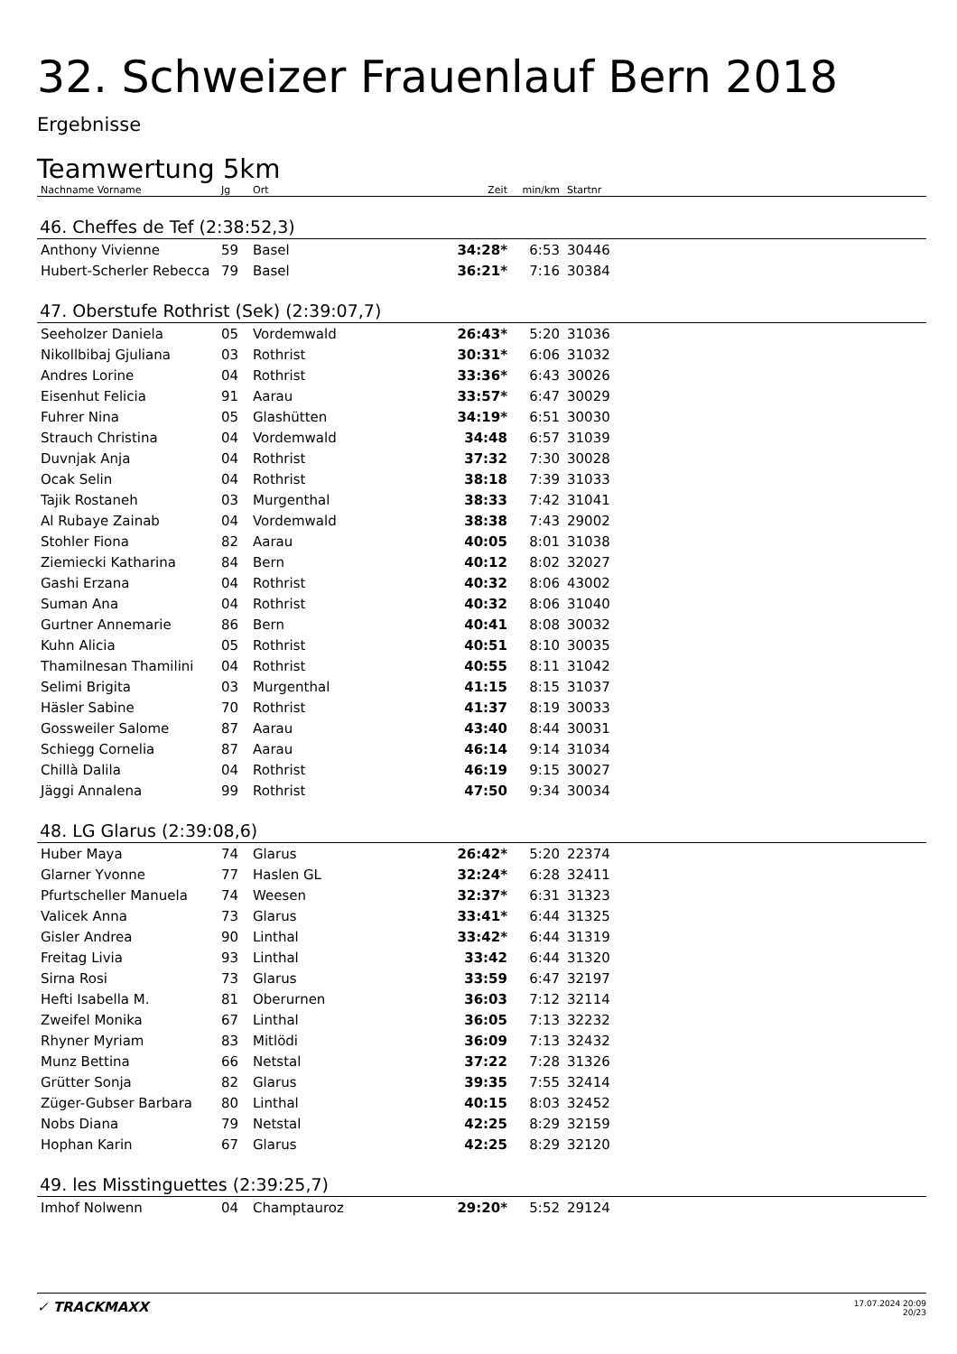32. Schweizer Frauenlauf Bern 2018
Ergebnisse
Teamwertung 5km
| Nachname Vorname | Jg | Ort | Zeit | min/km | Startnr | |
| --- | --- | --- | --- | --- | --- | --- |
| 46. Cheffes de Tef (2:38:52,3) | | | | | | |
| Anthony Vivienne | 59 | Basel | 34:28* | 6:53 | 30446 | |
| Hubert-Scherler Rebecca | 79 | Basel | 36:21* | 7:16 | 30384 | |
| 47. Oberstufe Rothrist (Sek) (2:39:07,7) | | | | | | |
| Seeholzer Daniela | 05 | Vordemwald | 26:43* | 5:20 | 31036 | |
| Nikollbibaj Gjuliana | 03 | Rothrist | 30:31* | 6:06 | 31032 | |
| Andres Lorine | 04 | Rothrist | 33:36* | 6:43 | 30026 | |
| Eisenhut Felicia | 91 | Aarau | 33:57* | 6:47 | 30029 | |
| Fuhrer Nina | 05 | Glashütten | 34:19* | 6:51 | 30030 | |
| Strauch Christina | 04 | Vordemwald | 34:48 | 6:57 | 31039 | |
| Duvnjak Anja | 04 | Rothrist | 37:32 | 7:30 | 30028 | |
| Ocak Selin | 04 | Rothrist | 38:18 | 7:39 | 31033 | |
| Tajik Rostaneh | 03 | Murgenthal | 38:33 | 7:42 | 31041 | |
| Al Rubaye Zainab | 04 | Vordemwald | 38:38 | 7:43 | 29002 | |
| Stohler Fiona | 82 | Aarau | 40:05 | 8:01 | 31038 | |
| Ziemiecki Katharina | 84 | Bern | 40:12 | 8:02 | 32027 | |
| Gashi Erzana | 04 | Rothrist | 40:32 | 8:06 | 43002 | |
| Suman Ana | 04 | Rothrist | 40:32 | 8:06 | 31040 | |
| Gurtner Annemarie | 86 | Bern | 40:41 | 8:08 | 30032 | |
| Kuhn Alicia | 05 | Rothrist | 40:51 | 8:10 | 30035 | |
| Thamilnesan Thamilini | 04 | Rothrist | 40:55 | 8:11 | 31042 | |
| Selimi Brigita | 03 | Murgenthal | 41:15 | 8:15 | 31037 | |
| Häsler Sabine | 70 | Rothrist | 41:37 | 8:19 | 30033 | |
| Gossweiler Salome | 87 | Aarau | 43:40 | 8:44 | 30031 | |
| Schiegg Cornelia | 87 | Aarau | 46:14 | 9:14 | 31034 | |
| Chillà Dalila | 04 | Rothrist | 46:19 | 9:15 | 30027 | |
| Jäggi Annalena | 99 | Rothrist | 47:50 | 9:34 | 30034 | |
| 48. LG Glarus (2:39:08,6) | | | | | | |
| Huber Maya | 74 | Glarus | 26:42* | 5:20 | 22374 | |
| Glarner Yvonne | 77 | Haslen GL | 32:24* | 6:28 | 32411 | |
| Pfurtscheller Manuela | 74 | Weesen | 32:37* | 6:31 | 31323 | |
| Valicek Anna | 73 | Glarus | 33:41* | 6:44 | 31325 | |
| Gisler Andrea | 90 | Linthal | 33:42* | 6:44 | 31319 | |
| Freitag Livia | 93 | Linthal | 33:42 | 6:44 | 31320 | |
| Sirna Rosi | 73 | Glarus | 33:59 | 6:47 | 32197 | |
| Hefti Isabella M. | 81 | Oberurnen | 36:03 | 7:12 | 32114 | |
| Zweifel Monika | 67 | Linthal | 36:05 | 7:13 | 32232 | |
| Rhyner Myriam | 83 | Mitlödi | 36:09 | 7:13 | 32432 | |
| Munz Bettina | 66 | Netstal | 37:22 | 7:28 | 31326 | |
| Grütter Sonja | 82 | Glarus | 39:35 | 7:55 | 32414 | |
| Züger-Gubser Barbara | 80 | Linthal | 40:15 | 8:03 | 32452 | |
| Nobs Diana | 79 | Netstal | 42:25 | 8:29 | 32159 | |
| Hophan Karin | 67 | Glarus | 42:25 | 8:29 | 32120 | |
| 49. les Misstinguettes (2:39:25,7) | | | | | | |
| Imhof Nolwenn | 04 | Champtauroz | 29:20* | 5:52 | 29124 | |
✓ TRACKMAXX
17.07.2024 20:09
20/23